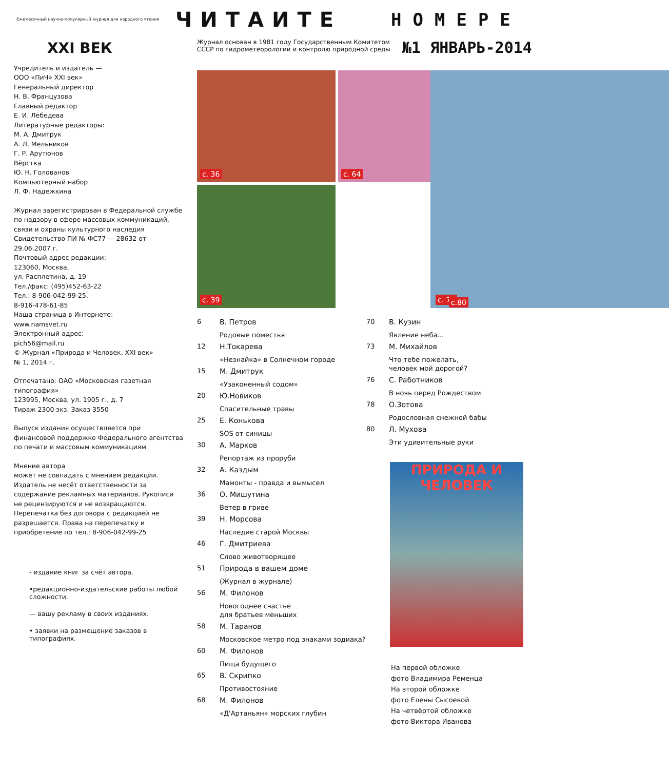Ежемесячный научно-популярный журнал для народного чтения
ЧИТАИТЕ
НОМЕРЕ
XXI ВЕК
Учредитель и издатель —
ООО «ПиЧ» XXI век»
Генеральный директор
Н. В. Французова
Главный редактор
Е. И. Лебедева
Литературные редакторы:
М. А. Дмитрук
А. Л. Мельников
Г. Р. Арутюнов
Вёрстка
Ю. Н. Голованов
Компьютерный набор
Л. Ф. Надежкина
Журнал зарегистрирован в Федеральной службе по надзору в сфере массовых коммуникаций, связи и охраны культурного наследия
Свидетельство ПИ № ФС77 — 28632 от 29.06.2007 г.
Почтовый адрес редакции:
123060, Москва,
ул. Расплетина, д. 19
Тел./факс: (495)452-63-22
Тел.: 8-906-042-99-25,
8-916-478-61-85
Наша страница в Интернете:
www.namsvet.ru
Электронный адрес:
pich56@mail.ru
© Журнал «Природа и Человек. XXI век»
№ 1, 2014 г.
Отпечатано: ОАО «Московская газетная типография»
123995, Москва, ул. 1905 г., д. 7
Тираж 2300 экз. Заказ 3550
Выпуск издания осуществляется при финансовой поддержке Федерального агентства по печати и массовым коммуникациям
Мнение автора
может не совпадать с мнением редакции. Издатель не несёт ответственности за содержание рекламных материалов. Рукописи не рецензируются и не возвращаются. Перепечатка без договора с редакцией не разрешается. Права на перепечатку и приобретение по тел.: 8-906-042-99-25
- издание книг за счёт автора.
•редакционно-издательские работы любой сложности.
— вашу рекламу в своих изданиях.
• заявки на размещение заказов в типографиях.
Журнал основан в 1981 году Государственным Комитетом СССР по гидрометеорологии и контролю природной среды
№1 ЯНВАРЬ-2014
с. 36
с. 64
с. 78
с. 39
с.80
6
В. Петров
Родовые поместья
12
Н.Токарева
«Незнайка» в Солнечном городе
15
М. Дмитрук
«Узаконенный содом»
20
Ю.Новиков
Спасительные травы
25
Е. Конькова
SOS от синицы
30
А. Марков
Репортаж из проруби
32
А. Каздым
Мамонты - правда и вымысел
36
О. Мишутина
Ветер в гриве
39
Н. Морсова
Наследие старой Москвы
46
Г. Дмитриева
Слово животворящее
51
Природа в вашем доме
(Журнал в журнале)
56
М. Филонов
Новогоднее счастье
для братьев меньших
58
М. Таранов
Московское метро под знаками зодиака?
60
М. Филонов
Пища будущего
65
В. Скрипко
Противостояние
68
М. Филонов
«Д'Артаньян» морских глубин
70
В. Кузин
Явление неба...
73
М. Михайлов
Что тебе пожелать,
человек мой дорогой?
76
С. Работников
В ночь перед Рождеством
78
О.Зотова
Родословная снежной бабы
80
Л. Мухова
Эти удивительные руки
ПРИРОДА И ЧЕЛОВЕК
На первой обложке
фото Владимира Ременца
На второй обложке
фото Елены Сысоевой
На четвёртой обложке
фото Виктора Иванова